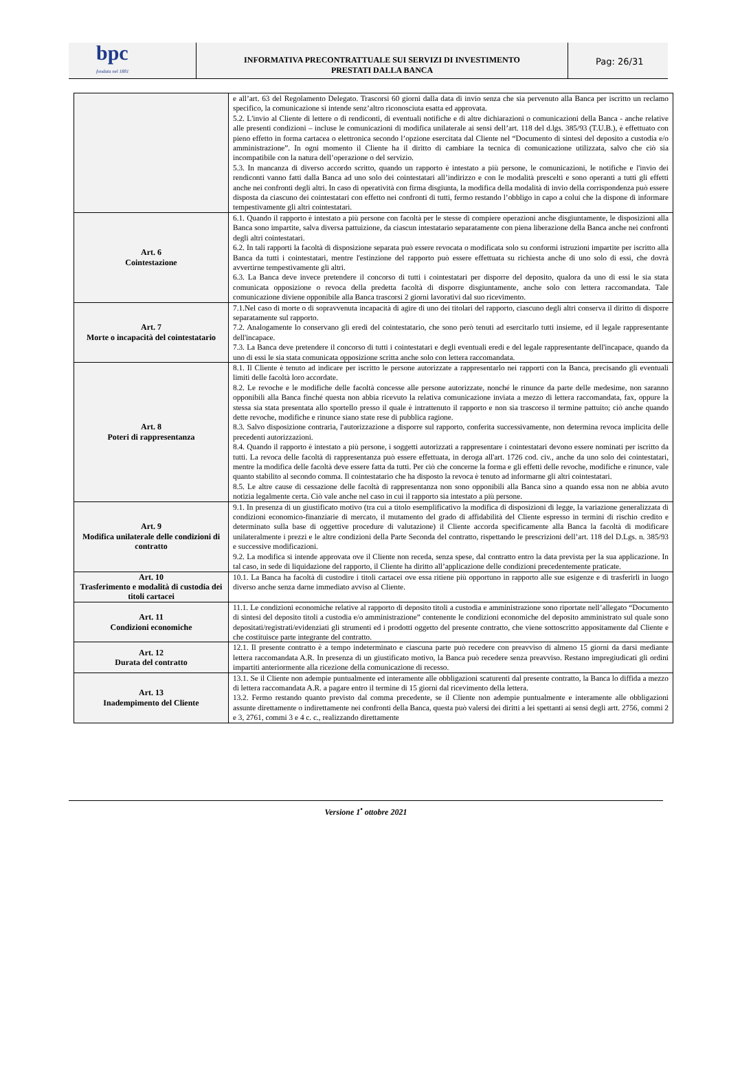bpc
fondata nel 1881
INFORMATIVA PRECONTRATTUALE SUI SERVIZI DI INVESTIMENTO
PRESTATI DALLA BANCA
Pag: 26/31
| | e all’art. 63 del Regolamento Delegato. Trascorsi 60 giorni dalla data di invio senza che sia pervenuto alla Banca per iscritto un reclamo specifico, la comunicazione si intende senz’altro riconosciuta esatta ed approvata. 5.2. L'invio al Cliente di lettere o di rendiconti, di eventuali notifiche e di altre dichiarazioni o comunicazioni della Banca - anche relative alle presenti condizioni – incluse le comunicazioni di modifica unilaterale ai sensi dell’art. 118 del d.lgs. 385/93 (T.U.B.), è effettuato con pieno effetto in forma cartacea o elettronica secondo l’opzione esercitata dal Cliente nel “Documento di sintesi del deposito a custodia e/o amministrazione”. In ogni momento il Cliente ha il diritto di cambiare la tecnica di comunicazione utilizzata, salvo che ciò sia incompatibile con la natura dell’operazione o del servizio. 5.3. In mancanza di diverso accordo scritto, quando un rapporto è intestato a più persone, le comunicazioni, le notifiche e l'invio dei rendiconti vanno fatti dalla Banca ad uno solo dei cointestatari all’indirizzo e con le modalità prescelti e sono operanti a tutti gli effetti anche nei confronti degli altri. In caso di operatività con firma disgiunta, la modifica della modalità di invio della corrispondenza può essere disposta da ciascuno dei cointestatari con effetto nei confronti di tutti, fermo restando l’obbligo in capo a colui che la dispone di informare tempestivamente gli altri cointestatari. |
| Art. 6 Cointestazione | 6.1. Quando il rapporto è intestato a più persone con facoltà per le stesse di compiere operazioni anche disgiuntamente, le disposizioni alla Banca sono impartite, salva diversa pattuizione, da ciascun intestatario separatamente con piena liberazione della Banca anche nei confronti degli altri cointestatari. 6.2. In tali rapporti la facoltà di disposizione separata può essere revocata o modificata solo su conformi istruzioni impartite per iscritto alla Banca da tutti i cointestatari, mentre l'estinzione del rapporto può essere effettuata su richiesta anche di uno solo di essi, che dovrà avvertirne tempestivamente gli altri. 6.3. La Banca deve invece pretendere il concorso di tutti i cointestatari per disporre del deposito, qualora da uno di essi le sia stata comunicata opposizione o revoca della predetta facoltà di disporre disgiuntamente, anche solo con lettera raccomandata. Tale comunicazione diviene opponibile alla Banca trascorsi 2 giorni lavorativi dal suo ricevimento. |
| Art. 7 Morte o incapacità del cointestatario | 7.1.Nel caso di morte o di sopravvenuta incapacità di agire di uno dei titolari del rapporto, ciascuno degli altri conserva il diritto di disporre separatamente sul rapporto. 7.2. Analogamente lo conservano gli eredi del cointestatario, che sono però tenuti ad esercitarlo tutti insieme, ed il legale rappresentante dell'incapace. 7.3. La Banca deve pretendere il concorso di tutti i cointestatari e degli eventuali eredi e del legale rappresentante dell'incapace, quando da uno di essi le sia stata comunicata opposizione scritta anche solo con lettera raccomandata. |
| Art. 8 Poteri di rappresentanza | 8.1. Il Cliente è tenuto ad indicare per iscritto le persone autorizzate a rappresentarlo nei rapporti con la Banca, precisando gli eventuali limiti delle facoltà loro accordate. 8.2. Le revoche e le modifiche delle facoltà concesse alle persone autorizzate, nonché le rinunce da parte delle medesime, non saranno opponibili alla Banca finché questa non abbia ricevuto la relativa comunicazione inviata a mezzo di lettera raccomandata, fax, oppure la stessa sia stata presentata allo sportello presso il quale è intrattenuto il rapporto e non sia trascorso il termine pattuito; ciò anche quando dette revoche, modifiche e rinunce siano state rese di pubblica ragione. 8.3. Salvo disposizione contraria, l'autorizzazione a disporre sul rapporto, conferita successivamente, non determina revoca implicita delle precedenti autorizzazioni. 8.4. Quando il rapporto è intestato a più persone, i soggetti autorizzati a rappresentare i cointestatari devono essere nominati per iscritto da tutti. La revoca delle facoltà di rappresentanza può essere effettuata, in deroga all'art. 1726 cod. civ., anche da uno solo dei cointestatari, mentre la modifica delle facoltà deve essere fatta da tutti. Per ciò che concerne la forma e gli effetti delle revoche, modifiche e rinunce, vale quanto stabilito al secondo comma. Il cointestatario che ha disposto la revoca è tenuto ad informarne gli altri cointestatari. 8.5. Le altre cause di cessazione delle facoltà di rappresentanza non sono opponibili alla Banca sino a quando essa non ne abbia avuto notizia legalmente certa. Ciò vale anche nel caso in cui il rapporto sia intestato a più persone. |
| Art. 9 Modifica unilaterale delle condizioni di contratto | 9.1. In presenza di un giustificato motivo (tra cui a titolo esemplificativo la modifica di disposizioni di legge, la variazione generalizzata di condizioni economico-finanziarie di mercato, il mutamento del grado di affidabilità del Cliente espresso in termini di rischio credito e determinato sulla base di oggettive procedure di valutazione) il Cliente accorda specificamente alla Banca la facoltà di modificare unilateralmente i prezzi e le altre condizioni della Parte Seconda del contratto, rispettando le prescrizioni dell’art. 118 del D.Lgs. n. 385/93 e successive modificazioni. 9.2. La modifica si intende approvata ove il Cliente non receda, senza spese, dal contratto entro la data prevista per la sua applicazione. In tal caso, in sede di liquidazione del rapporto, il Cliente ha diritto all’applicazione delle condizioni precedentemente praticate. |
| Art. 10 Trasferimento e modalità di custodia dei titoli cartacei | 10.1. La Banca ha facoltà di custodire i titoli cartacei ove essa ritiene più opportuno in rapporto alle sue esigenze e di trasferirli in luogo diverso anche senza darne immediato avviso al Cliente. |
| Art. 11 Condizioni economiche | 11.1. Le condizioni economiche relative al rapporto di deposito titoli a custodia e amministrazione sono riportate nell’allegato “Documento di sintesi del deposito titoli a custodia e/o amministrazione” contenente le condizioni economiche del deposito amministrato sul quale sono depositati/registrati/evidenziati gli strumenti ed i prodotti oggetto del presente contratto, che viene sottoscritto appositamente dal Cliente e che costituisce parte integrante del contratto. |
| Art. 12 Durata del contratto | 12.1. Il presente contratto è a tempo indeterminato e ciascuna parte può recedere con preavviso di almeno 15 giorni da darsi mediante lettera raccomandata A.R. In presenza di un giustificato motivo, la Banca può recedere senza preavviso. Restano impregiudicati gli ordini impartiti anteriormente alla ricezione della comunicazione di recesso. |
| Art. 13 Inadempimento del Cliente | 13.1. Se il Cliente non adempie puntualmente ed interamente alle obbligazioni scaturenti dal presente contratto, la Banca lo diffida a mezzo di lettera raccomandata A.R. a pagare entro il termine di 15 giorni dal ricevimento della lettera. 13.2. Fermo restando quanto previsto dal comma precedente, se il Cliente non adempie puntualmente e interamente alle obbligazioni assunte direttamente o indirettamente nei confronti della Banca, questa può valersi dei diritti a lei spettanti ai sensi degli artt. 2756, commi 2 e 3, 2761, commi 3 e 4 c. c., realizzando direttamente |
Versione 1<sup>•</sup> ottobre 2021